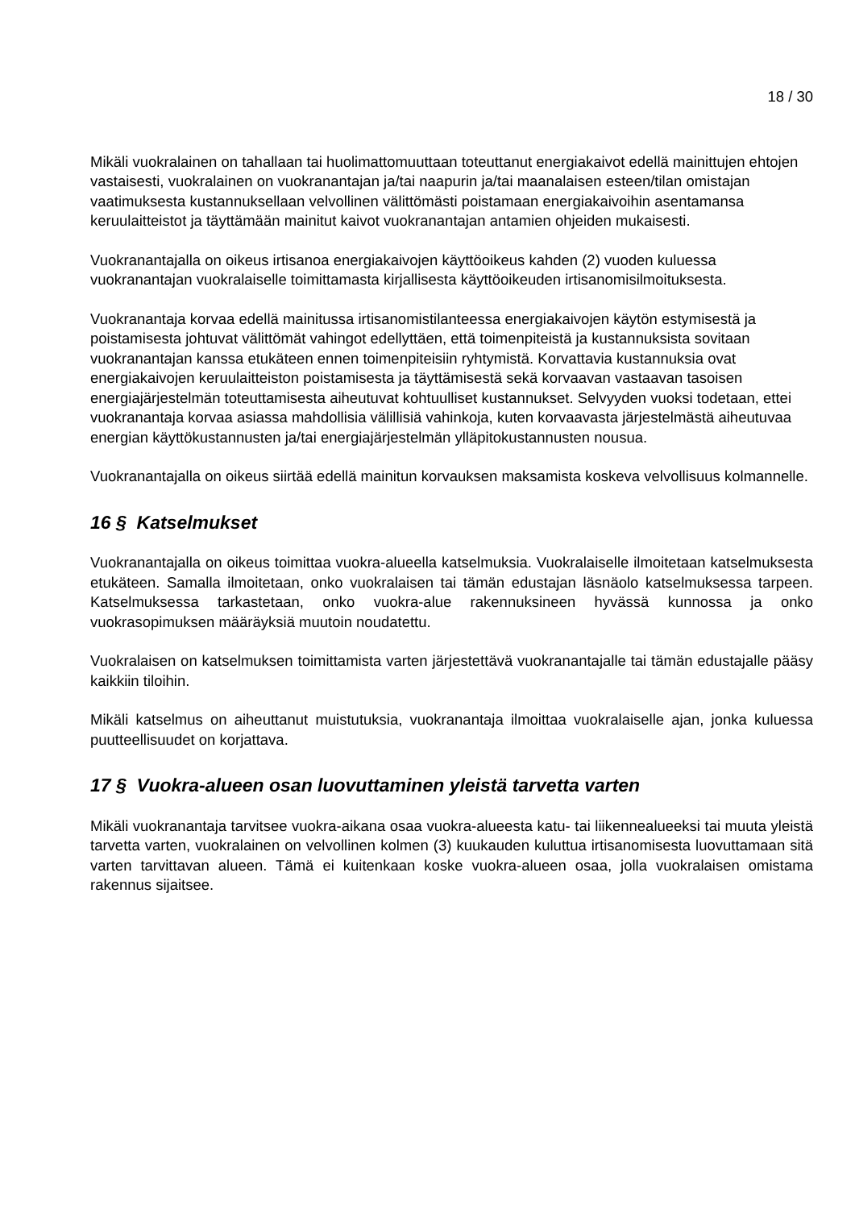18 / 30
Mikäli vuokralainen on tahallaan tai huolimattomuuttaan toteuttanut energiakaivot edellä mainittujen ehtojen vastaisesti, vuokralainen on vuokranantajan ja/tai naapurin ja/tai maanalaisen esteen/tilan omistajan vaatimuksesta kustannuksellaan velvollinen välittömästi poistamaan energiakaivoihin asentamansa keruulaitteistot ja täyttämään mainitut kaivot vuokranantajan antamien ohjeiden mukaisesti.
Vuokranantajalla on oikeus irtisanoa energiakaivojen käyttöoikeus kahden (2) vuoden kuluessa vuokranantajan vuokralaiselle toimittamasta kirjallisesta käyttöoikeuden irtisanomisilmoituksesta.
Vuokranantaja korvaa edellä mainitussa irtisanomistilanteessa energiakaivojen käytön estymisestä ja poistamisesta johtuvat välittömät vahingot edellyttäen, että toimenpiteistä ja kustannuksista sovitaan vuokranantajan kanssa etukäteen ennen toimenpiteisiin ryhtymistä. Korvattavia kustannuksia ovat energiakaivojen keruulaitteiston poistamisesta ja täyttämisestä sekä korvaavan vastaavan tasoisen energiajärjestelmän toteuttamisesta aiheutuvat kohtuulliset kustannukset. Selvyyden vuoksi todetaan, ettei vuokranantaja korvaa asiassa mahdollisia välillisiä vahinkoja, kuten korvaavasta järjestelmästä aiheutuvaa energian käyttökustannusten ja/tai energiajärjestelmän ylläpitokustannusten nousua.
Vuokranantajalla on oikeus siirtää edellä mainitun korvauksen maksamista koskeva velvollisuus kolmannelle.
16 § Katselmukset
Vuokranantajalla on oikeus toimittaa vuokra-alueella katselmuksia. Vuokralaiselle ilmoitetaan katselmuksesta etukäteen. Samalla ilmoitetaan, onko vuokralaisen tai tämän edustajan läsnäolo katselmuksessa tarpeen. Katselmuksessa tarkastetaan, onko vuokra-alue rakennuksineen hyvässä kunnossa ja onko vuokrasopimuksen määräyksiä muutoin noudatettu.
Vuokralaisen on katselmuksen toimittamista varten järjestettävä vuokranantajalle tai tämän edustajalle pääsy kaikkiin tiloihin.
Mikäli katselmus on aiheuttanut muistutuksia, vuokranantaja ilmoittaa vuokralaiselle ajan, jonka kuluessa puutteellisuudet on korjattava.
17 § Vuokra-alueen osan luovuttaminen yleistä tarvetta varten
Mikäli vuokranantaja tarvitsee vuokra-aikana osaa vuokra-alueesta katu- tai liikennealueeksi tai muuta yleistä tarvetta varten, vuokralainen on velvollinen kolmen (3) kuukauden kuluttua irtisanomisesta luovuttamaan sitä varten tarvittavan alueen. Tämä ei kuitenkaan koske vuokra-alueen osaa, jolla vuokralaisen omistama rakennus sijaitsee.